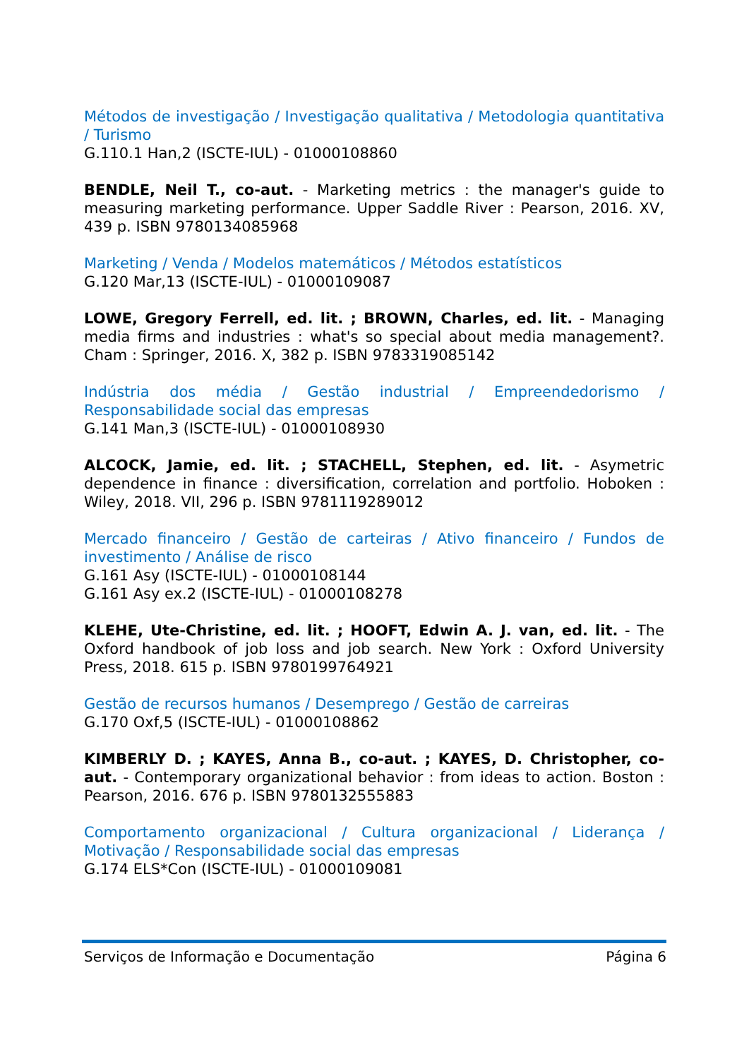Métodos de investigação / Investigação qualitativa / Metodologia quantitativa / Turismo
G.110.1 Han,2 (ISCTE-IUL) - 01000108860
BENDLE, Neil T., co-aut. - Marketing metrics : the manager's guide to measuring marketing performance. Upper Saddle River : Pearson, 2016. XV, 439 p. ISBN 9780134085968
Marketing / Venda / Modelos matemáticos / Métodos estatísticos
G.120 Mar,13 (ISCTE-IUL) - 01000109087
LOWE, Gregory Ferrell, ed. lit. ; BROWN, Charles, ed. lit. - Managing media firms and industries : what's so special about media management?. Cham : Springer, 2016. X, 382 p. ISBN 9783319085142
Indústria dos média / Gestão industrial / Empreendedorismo / Responsabilidade social das empresas
G.141 Man,3 (ISCTE-IUL) - 01000108930
ALCOCK, Jamie, ed. lit. ; STACHELL, Stephen, ed. lit. - Asymetric dependence in finance : diversification, correlation and portfolio. Hoboken : Wiley, 2018. VII, 296 p. ISBN 9781119289012
Mercado financeiro / Gestão de carteiras / Ativo financeiro / Fundos de investimento / Análise de risco
G.161 Asy (ISCTE-IUL) - 01000108144
G.161 Asy ex.2 (ISCTE-IUL) - 01000108278
KLEHE, Ute-Christine, ed. lit. ; HOOFT, Edwin A. J. van, ed. lit. - The Oxford handbook of job loss and job search. New York : Oxford University Press, 2018. 615 p. ISBN 9780199764921
Gestão de recursos humanos / Desemprego / Gestão de carreiras
G.170 Oxf,5 (ISCTE-IUL) - 01000108862
KIMBERLY D. ; KAYES, Anna B., co-aut. ; KAYES, D. Christopher, co-aut. - Contemporary organizational behavior : from ideas to action. Boston : Pearson, 2016. 676 p. ISBN 9780132555883
Comportamento organizacional / Cultura organizacional / Liderança / Motivação / Responsabilidade social das empresas
G.174 ELS*Con (ISCTE-IUL) - 01000109081
Serviços de Informação e Documentação Página 6